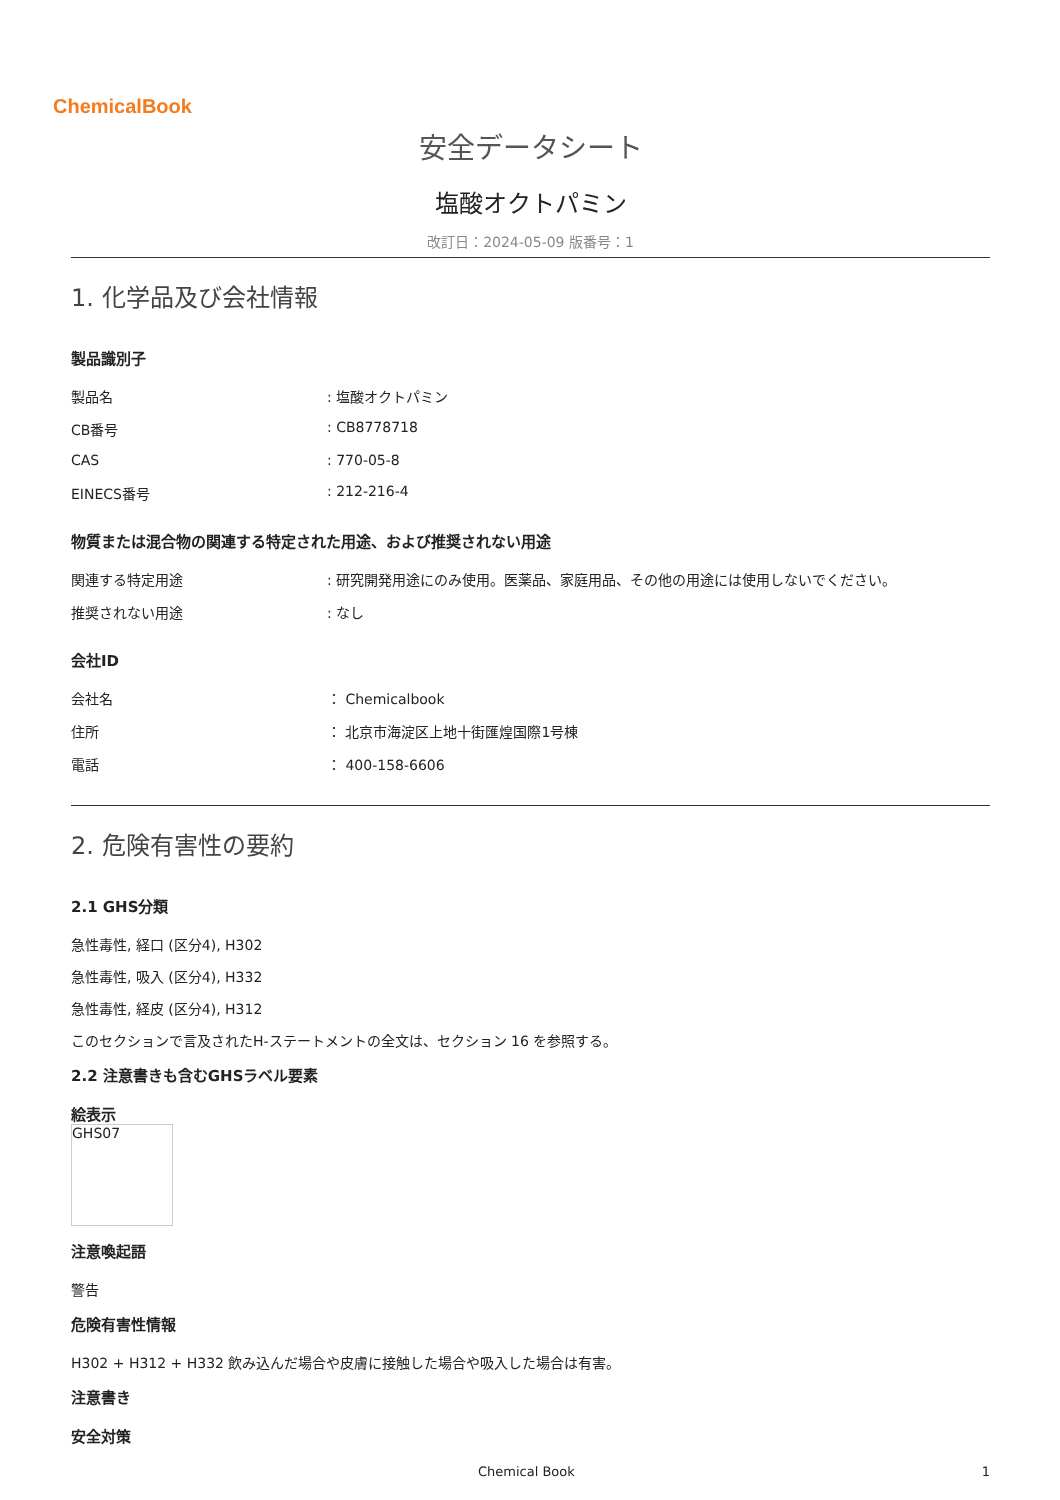ChemicalBook
安全データシート
塩酸オクトパミン
改訂日：2024-05-09 版番号：1
1. 化学品及び会社情報
製品識別子
| 製品名 | : 塩酸オクトパミン |
| CB番号 | : CB8778718 |
| CAS | : 770-05-8 |
| EINECS番号 | : 212-216-4 |
物質または混合物の関連する特定された用途、および推奨されない用途
| 関連する特定用途 | : 研究開発用途にのみ使用。医薬品、家庭用品、その他の用途には使用しないでください。 |
| 推奨されない用途 | : なし |
会社ID
| 会社名 | ： Chemicalbook |
| 住所 | ： 北京市海淀区上地十街匯煌国際1号棟 |
| 電話 | ： 400-158-6606 |
2. 危険有害性の要約
2.1 GHS分類
急性毒性, 経口 (区分4), H302
急性毒性, 吸入 (区分4), H332
急性毒性, 経皮 (区分4), H312
このセクションで言及されたH-ステートメントの全文は、セクション 16 を参照する。
2.2 注意書きも含むGHSラベル要素
絵表示
GHS07
注意喚起語
警告
危険有害性情報
H302 + H312 + H332 飲み込んだ場合や皮膚に接触した場合や吸入した場合は有害。
注意書き
安全対策
Chemical Book 1